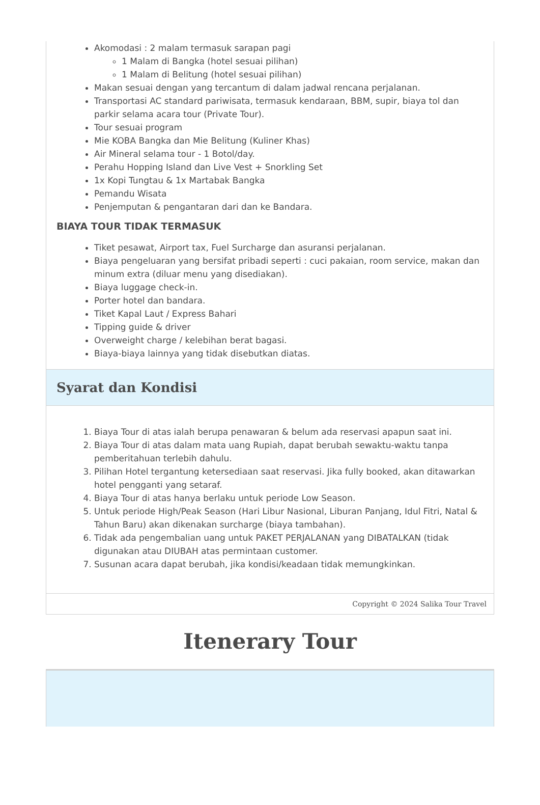Akomodasi : 2 malam termasuk sarapan pagi
1 Malam di Bangka (hotel sesuai pilihan)
1 Malam di Belitung (hotel sesuai pilihan)
Makan sesuai dengan yang tercantum di dalam jadwal rencana perjalanan.
Transportasi AC standard pariwisata, termasuk kendaraan, BBM, supir, biaya tol dan parkir selama acara tour (Private Tour).
Tour sesuai program
Mie KOBA Bangka dan Mie Belitung (Kuliner Khas)
Air Mineral selama tour - 1 Botol/day.
Perahu Hopping Island dan Live Vest + Snorkling Set
1x Kopi Tungtau & 1x Martabak Bangka
Pemandu Wisata
Penjemputan & pengantaran dari dan ke Bandara.
BIAYA TOUR TIDAK TERMASUK
Tiket pesawat, Airport tax, Fuel Surcharge dan asuransi perjalanan.
Biaya pengeluaran yang bersifat pribadi seperti : cuci pakaian, room service, makan dan minum extra (diluar menu yang disediakan).
Biaya luggage check-in.
Porter hotel dan bandara.
Tiket Kapal Laut / Express Bahari
Tipping guide & driver
Overweight charge / kelebihan berat bagasi.
Biaya-biaya lainnya yang tidak disebutkan diatas.
Syarat dan Kondisi
1. Biaya Tour di atas ialah berupa penawaran & belum ada reservasi apapun saat ini.
2. Biaya Tour di atas dalam mata uang Rupiah, dapat berubah sewaktu-waktu tanpa pemberitahuan terlebih dahulu.
3. Pilihan Hotel tergantung ketersediaan saat reservasi. Jika fully booked, akan ditawarkan hotel pengganti yang setaraf.
4. Biaya Tour di atas hanya berlaku untuk periode Low Season.
5. Untuk periode High/Peak Season (Hari Libur Nasional, Liburan Panjang, Idul Fitri, Natal & Tahun Baru) akan dikenakan surcharge (biaya tambahan).
6. Tidak ada pengembalian uang untuk PAKET PERJALANAN yang DIBATALKAN (tidak digunakan atau DIUBAH atas permintaan customer.
7. Susunan acara dapat berubah, jika kondisi/keadaan tidak memungkinkan.
Copyright © 2024 Salika Tour Travel
Itenerary Tour